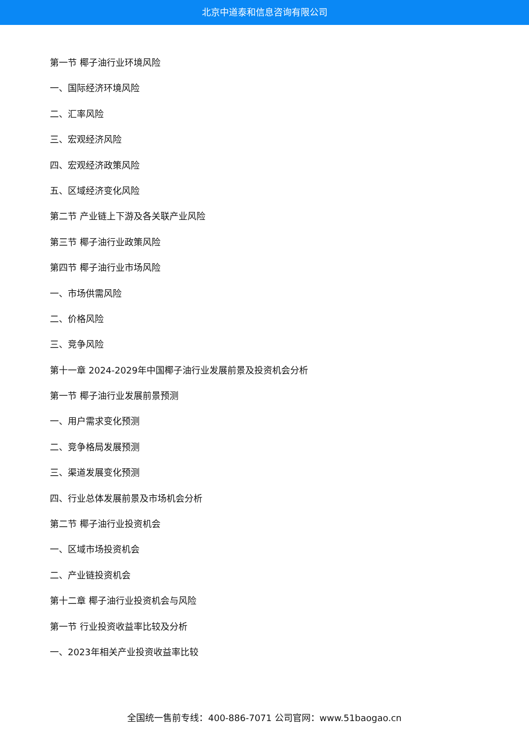北京中道泰和信息咨询有限公司
第一节 椰子油行业环境风险
一、国际经济环境风险
二、汇率风险
三、宏观经济风险
四、宏观经济政策风险
五、区域经济变化风险
第二节 产业链上下游及各关联产业风险
第三节 椰子油行业政策风险
第四节 椰子油行业市场风险
一、市场供需风险
二、价格风险
三、竞争风险
第十一章 2024-2029年中国椰子油行业发展前景及投资机会分析
第一节 椰子油行业发展前景预测
一、用户需求变化预测
二、竞争格局发展预测
三、渠道发展变化预测
四、行业总体发展前景及市场机会分析
第二节 椰子油行业投资机会
一、区域市场投资机会
二、产业链投资机会
第十二章 椰子油行业投资机会与风险
第一节 行业投资收益率比较及分析
一、2023年相关产业投资收益率比较
全国统一售前专线：400-886-7071 公司官网：www.51baogao.cn